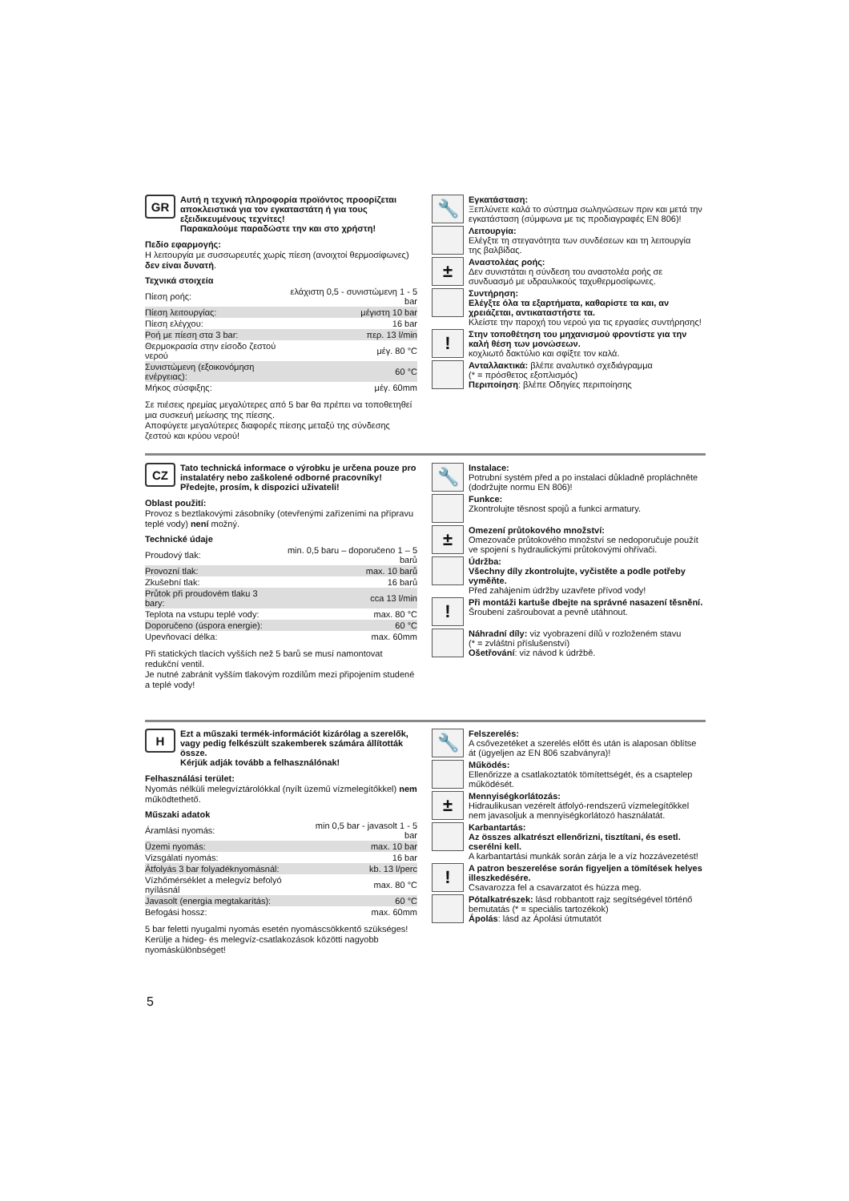GR
Αυτή η τεχνική πληροφορία προϊόντος προορίζεται αποκλειστικά για τον εγκαταστάτη ή για τους εξειδικευμένους τεχνίτες!
Παρακαλούμε παραδώστε την και στο χρήστη!
Πεδίο εφαρμογής:
Η λειτουργία με συσσωρευτές χωρίς πίεση (ανοιχτοί θερμοσίφωνες) δεν είναι δυνατή.
Τεχνικά στοιχεία
| Πίεση ροής: | ελάχιστη 0,5 - συνιστώμενη 1 - 5 bar |
| Πίεση λειτουργίας: | μέγιστη 10 bar |
| Πίεση ελέγχου: | 16 bar |
| Ροή με πίεση στα 3 bar: | περ. 13 l/min |
| Θερμοκρασία στην είσοδο ζεστού νερού | μέγ. 80 °C |
| Συνιστώμενη (εξοικονόμηση ενέργειας): | 60 °C |
| Μήκος σύσφιξης: | μέγ. 60mm |
Σε πιέσεις ηρεμίας μεγαλύτερες από 5 bar θα πρέπει να τοποθετηθεί μια συσκευή μείωσης της πίεσης.
Αποφύγετε μεγαλύτερες διαφορές πίεσης μεταξύ της σύνδεσης ζεστού και κρύου νερού!
🔧
Εγκατάσταση:
Ξεπλύνετε καλά το σύστημα σωληνώσεων πριν και μετά την εγκατάσταση (σύμφωνα με τις προδιαγραφές EN 806)!
Λειτουργία:
Ελέγξτε τη στεγανότητα των συνδέσεων και τη λειτουργία της βαλβίδας.
±
Αναστολέας ροής:
Δεν συνιστάται η σύνδεση του αναστολέα ροής σε συνδυασμό με υδραυλικούς ταχυθερμοσίφωνες.
Συντήρηση:
Ελέγξτε όλα τα εξαρτήματα, καθαρίστε τα και, αν χρειάζεται, αντικαταστήστε τα.
Κλείστε την παροχή του νερού για τις εργασίες συντήρησης!
!
Στην τοποθέτηση του μηχανισμού φροντίστε για την καλή θέση των μονώσεων.
κοχλιωτό δακτύλιο και σφίξτε τον καλά.
Ανταλλακτικά: βλέπε αναλυτικό σχεδιάγραμμα
(* = πρόσθετος εξοπλισμός)
Περιποίηση: βλέπε Οδηγίες περιποίησης
CZ
Tato technická informace o výrobku je určena pouze pro instalatéry nebo zaškolené odborné pracovníky!
Předejte, prosím, k dispozici uživateli!
Oblast použití:
Provoz s beztlakovými zásobníky (otevřenými zařízeními na přípravu teplé vody) není možný.
Technické údaje
| Proudový tlak: | min. 0,5 baru – doporučeno 1 – 5 barů |
| Provozní tlak: | max. 10 barů |
| Zkušební tlak: | 16 barů |
| Průtok při proudovém tlaku 3 bary: | cca 13 l/min |
| Teplota na vstupu teplé vody: | max. 80 °C |
| Doporučeno (úspora energie): | 60 °C |
| Upevňovací délka: | max. 60mm |
Při statických tlacích vyšších než 5 barů se musí namontovat redukční ventil.
Je nutné zabránit vyšším tlakovým rozdílům mezi připojením studené a teplé vody!
🔧
Instalace:
Potrubní systém před a po instalaci důkladně propláchněte (dodržujte normu EN 806)!
Funkce:
Zkontrolujte těsnost spojů a funkci armatury.
±
Omezení průtokového množství:
Omezovače průtokového množství se nedoporučuje použít ve spojení s hydraulickými průtokovými ohřívači.
Údržba:
Všechny díly zkontrolujte, vyčistěte a podle potřeby vyměňte.
Před zahájením údržby uzavřete přívod vody!
!
Při montáži kartuše dbejte na správné nasazení těsnění.
Šroubení zašroubovat a pevně utáhnout.
Náhradní díly: viz vyobrazení dílů v rozloženém stavu
(* = zvláštní příslušenství)
Ošetřování: viz návod k údržbě.
H
Ezt a műszaki termék-információt kizárólag a szerelők, vagy pedig felkészült szakemberek számára állították össze.
Kérjük adják tovább a felhasználónak!
Felhasználási terület:
Nyomás nélküli melegvíztárolókkal (nyílt üzemű vízmelegítőkkel) nem működtethető.
Műszaki adatok
| Áramlási nyomás: | min 0,5 bar - javasolt 1 - 5 bar |
| Üzemi nyomás: | max. 10 bar |
| Vizsgálati nyomás: | 16 bar |
| Átfolyás 3 bar folyadéknyomásnál: | kb. 13 l/perc |
| Vízhőmérséklet a melegvíz befolyó nyílásnál | max. 80 °C |
| Javasolt (energia megtakarítás): | 60 °C |
| Befogási hossz: | max. 60mm |
5 bar feletti nyugalmi nyomás esetén nyomáscsökkentő szükséges!
Kerülje a hideg- és melegvíz-csatlakozások közötti nagyobb nyomáskülönbséget!
🔧
Felszerelés:
A csővezetéket a szerelés előtt és után is alaposan öblítse át (ügyeljen az EN 806 szabványra)!
Működés:
Ellenőrizze a csatlakoztatók tömítettségét, és a csaptelep működését.
±
Mennyiségkorlátozás:
Hidraulikusan vezérelt átfolyó-rendszerű vízmelegítőkkel nem javasoljuk a mennyiségkorlátozó használatát.
Karbantartás:
Az összes alkatrészt ellenőrizni, tisztítani, és esetl. cserélni kell.
A karbantartási munkák során zárja le a víz hozzávezetést!
!
A patron beszerelése során figyeljen a tömítések helyes illeszkedésére.
Csavarozza fel a csavarzatot és húzza meg.
Pótalkatrészek: lásd robbantott rajz segítségével történő bemutatás (* = speciális tartozékok)
Ápolás: lásd az Ápolási útmutatót
5